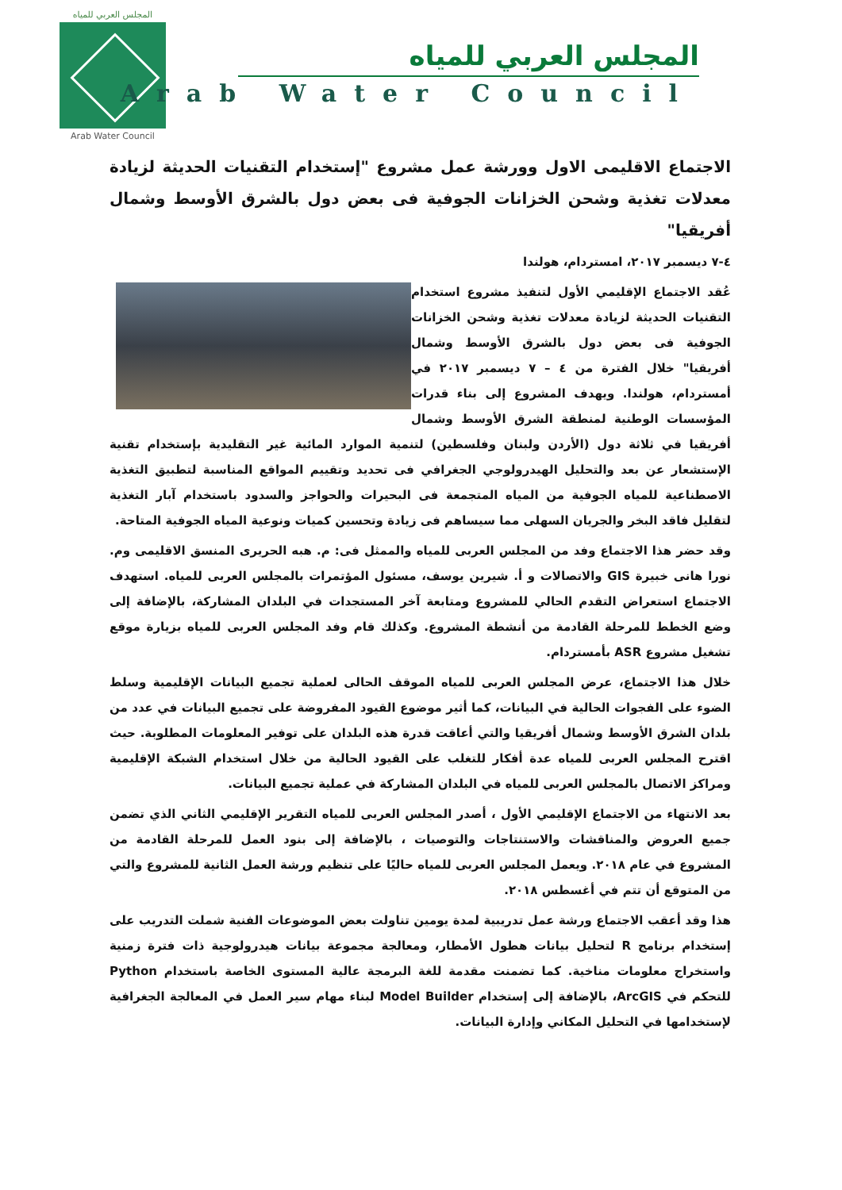المجلس العربي للمياه
Arab Water Council
المجلس العربي للمياه
Arab Water Council
الاجتماع الاقليمى الاول وورشة عمل مشروع "إستخدام التقنيات الحديثة لزيادة معدلات تغذية وشحن الخزانات الجوفية فى بعض دول بالشرق الأوسط وشمال أفريقيا"
٤-٧ ديسمبر ٢٠١٧، امستردام، هولندا
عُقد الاجتماع الإقليمي الأول لتنفيذ مشروع استخدام التقنيات الحديثة لزيادة معدلات تغذية وشحن الخزانات الجوفية فى بعض دول بالشرق الأوسط وشمال أفريقيا" خلال الفترة من ٤ – ٧ ديسمبر ٢٠١٧ في أمستردام، هولندا. ويهدف المشروع إلى بناء قدرات المؤسسات الوطنية لمنطقة الشرق الأوسط وشمال أفريقيا في ثلاثة دول (الأردن ولبنان وفلسطين) لتنمية الموارد المائية غير التقليدية بإستخدام تقنية الإستشعار عن بعد والتحليل الهيدرولوجي الجغرافي فى تحديد وتقييم المواقع المناسبة لتطبيق التغذية الاصطناعية للمياه الجوفية من المياه المتجمعة فى البحيرات والحواجز والسدود باستخدام آبار التغذية لتقليل فاقد البخر والجريان السهلى مما سيساهم فى زيادة وتحسين كميات ونوعية المياه الجوفية المتاحة.
وقد حضر هذا الاجتماع وفد من المجلس العربى للمياه والممثل فى: م. هبه الحريرى المنسق الاقليمى وم. نورا هانى خبيرة GIS والاتصالات و أ. شيرين يوسف، مسئول المؤتمرات بالمجلس العربى للمياه. استهدف الاجتماع استعراض التقدم الحالي للمشروع ومتابعة آخر المستجدات في البلدان المشاركة، بالإضافة إلى وضع الخطط للمرحلة القادمة من أنشطة المشروع. وكذلك قام وفد المجلس العربى للمياه بزيارة موقع تشغيل مشروع ASR بأمستردام.
خلال هذا الاجتماع، عرض المجلس العربى للمياه الموقف الحالى لعملية تجميع البيانات الإقليمية وسلط الضوء على الفجوات الحالية في البيانات، كما أثير موضوع القيود المفروضة على تجميع البيانات في عدد من بلدان الشرق الأوسط وشمال أفريقيا والتي أعاقت قدرة هذه البلدان على توفير المعلومات المطلوبة. حيث اقترح المجلس العربى للمياه عدة أفكار للتغلب على القيود الحالية من خلال استخدام الشبكة الإقليمية ومراكز الاتصال بالمجلس العربى للمياه في البلدان المشاركة في عملية تجميع البيانات.
بعد الانتهاء من الاجتماع الإقليمي الأول ، أصدر المجلس العربى للمياه التقرير الإقليمي الثاني الذي تضمن جميع العروض والمناقشات والاستنتاجات والتوصيات ، بالإضافة إلى بنود العمل للمرحلة القادمة من المشروع في عام ٢٠١٨. ويعمل المجلس العربى للمياه حاليًا على تنظيم ورشة العمل الثانية للمشروع والتي من المتوقع أن تتم في أغسطس ٢٠١٨.
هذا وقد أعقب الاجتماع ورشة عمل تدريبية لمدة يومين تناولت بعض الموضوعات الفنية شملت التدريب على إستخدام برنامج R لتحليل بيانات هطول الأمطار، ومعالجة مجموعة بيانات هيدرولوجية ذات فترة زمنية واستخراج معلومات مناخية. كما تضمنت مقدمة للغة البرمجة عالية المستوى الخاصة باستخدام Python للتحكم في ArcGIS، بالإضافة إلى إستخدام Model Builder لبناء مهام سير العمل في المعالجة الجغرافية لإستخدامها في التحليل المكاني وإدارة البيانات.